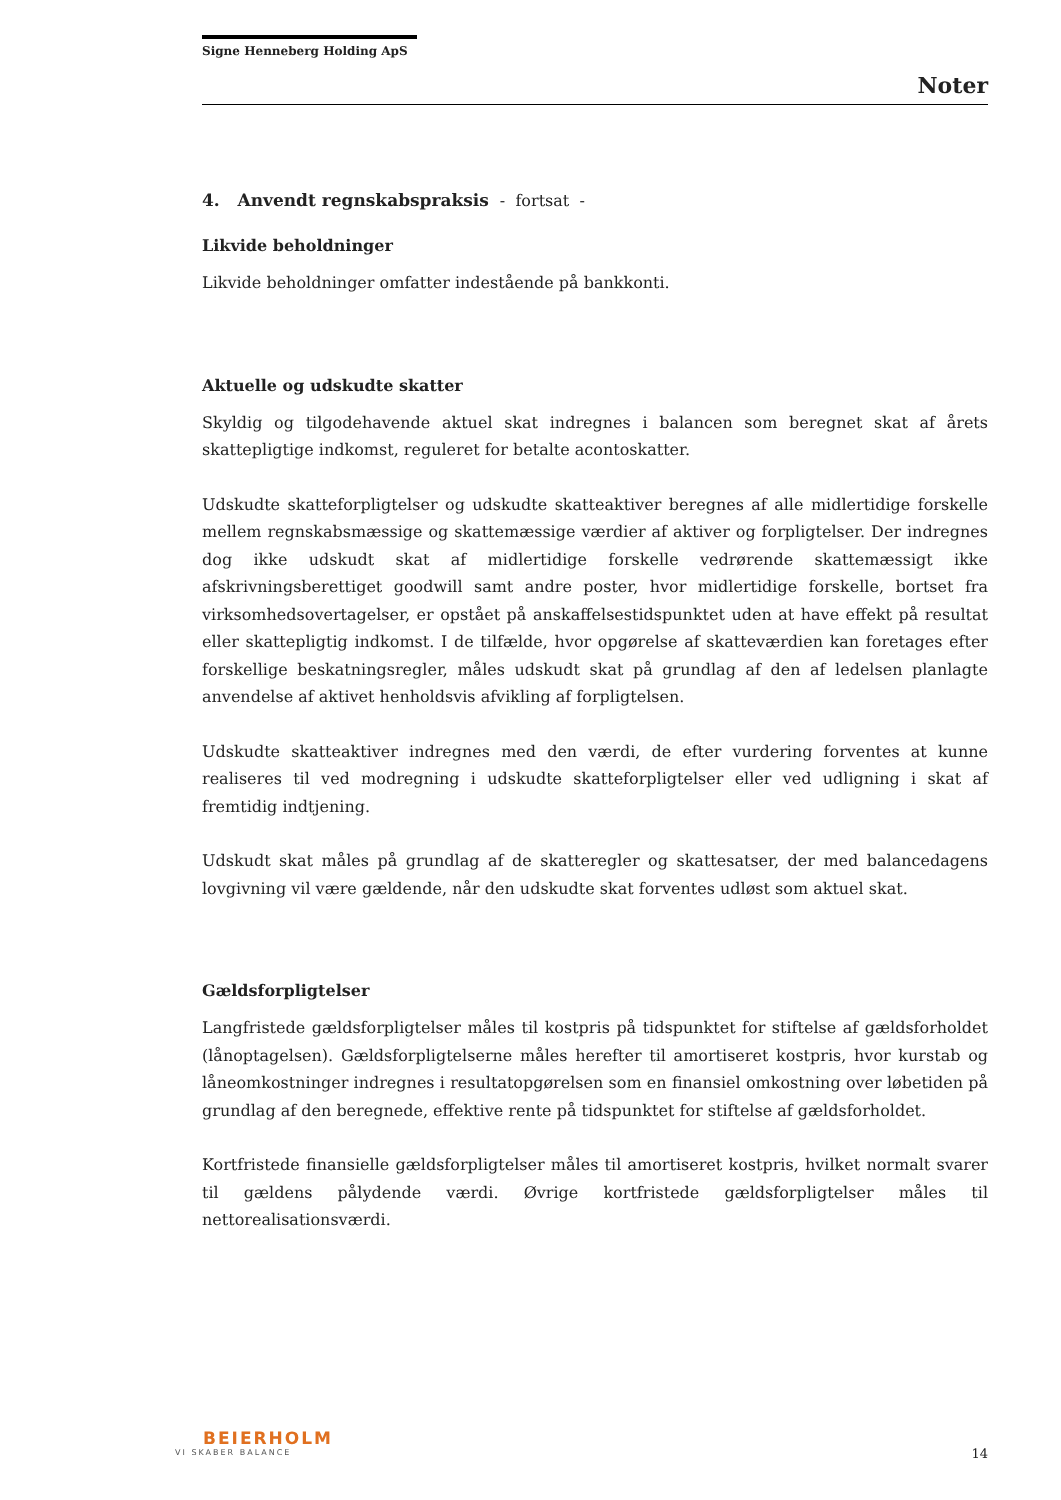Signe Henneberg Holding ApS
Noter
4. Anvendt regnskabspraksis - fortsat -
Likvide beholdninger
Likvide beholdninger omfatter indestående på bankkonti.
Aktuelle og udskudte skatter
Skyldig og tilgodehavende aktuel skat indregnes i balancen som beregnet skat af årets skattepligtige indkomst, reguleret for betalte acontoskatter.
Udskudte skatteforpligtelser og udskudte skatteaktiver beregnes af alle midlertidige forskelle mellem regnskabsmæssige og skattemæssige værdier af aktiver og forpligtelser. Der indregnes dog ikke udskudt skat af midlertidige forskelle vedrørende skattemæssigt ikke afskrivningsberettiget goodwill samt andre poster, hvor midlertidige forskelle, bortset fra virksomhedsovertagelser, er opstået på anskaffelsestidspunktet uden at have effekt på resultat eller skattepligtig indkomst. I de tilfælde, hvor opgørelse af skatteværdien kan foretages efter forskellige beskatningsregler, måles udskudt skat på grundlag af den af ledelsen planlagte anvendelse af aktivet henholdsvis afvikling af forpligtelsen.
Udskudte skatteaktiver indregnes med den værdi, de efter vurdering forventes at kunne realiseres til ved modregning i udskudte skatteforpligtelser eller ved udligning i skat af fremtidig indtjening.
Udskudt skat måles på grundlag af de skatteregler og skattesatser, der med balancedagens lovgivning vil være gældende, når den udskudte skat forventes udløst som aktuel skat.
Gældsforpligtelser
Langfristede gældsforpligtelser måles til kostpris på tidspunktet for stiftelse af gældsforholdet (lånoptagelsen). Gældsforpligtelserne måles herefter til amortiseret kostpris, hvor kurstab og låneomkostninger indregnes i resultatopgørelsen som en finansiel omkostning over løbetiden på grundlag af den beregnede, effektive rente på tidspunktet for stiftelse af gældsforholdet.
Kortfristede finansielle gældsforpligtelser måles til amortiseret kostpris, hvilket normalt svarer til gældens pålydende værdi. Øvrige kortfristede gældsforpligtelser måles til nettorealisationsværdi.
BEIERHOLM
VI SKABER BALANCE
14